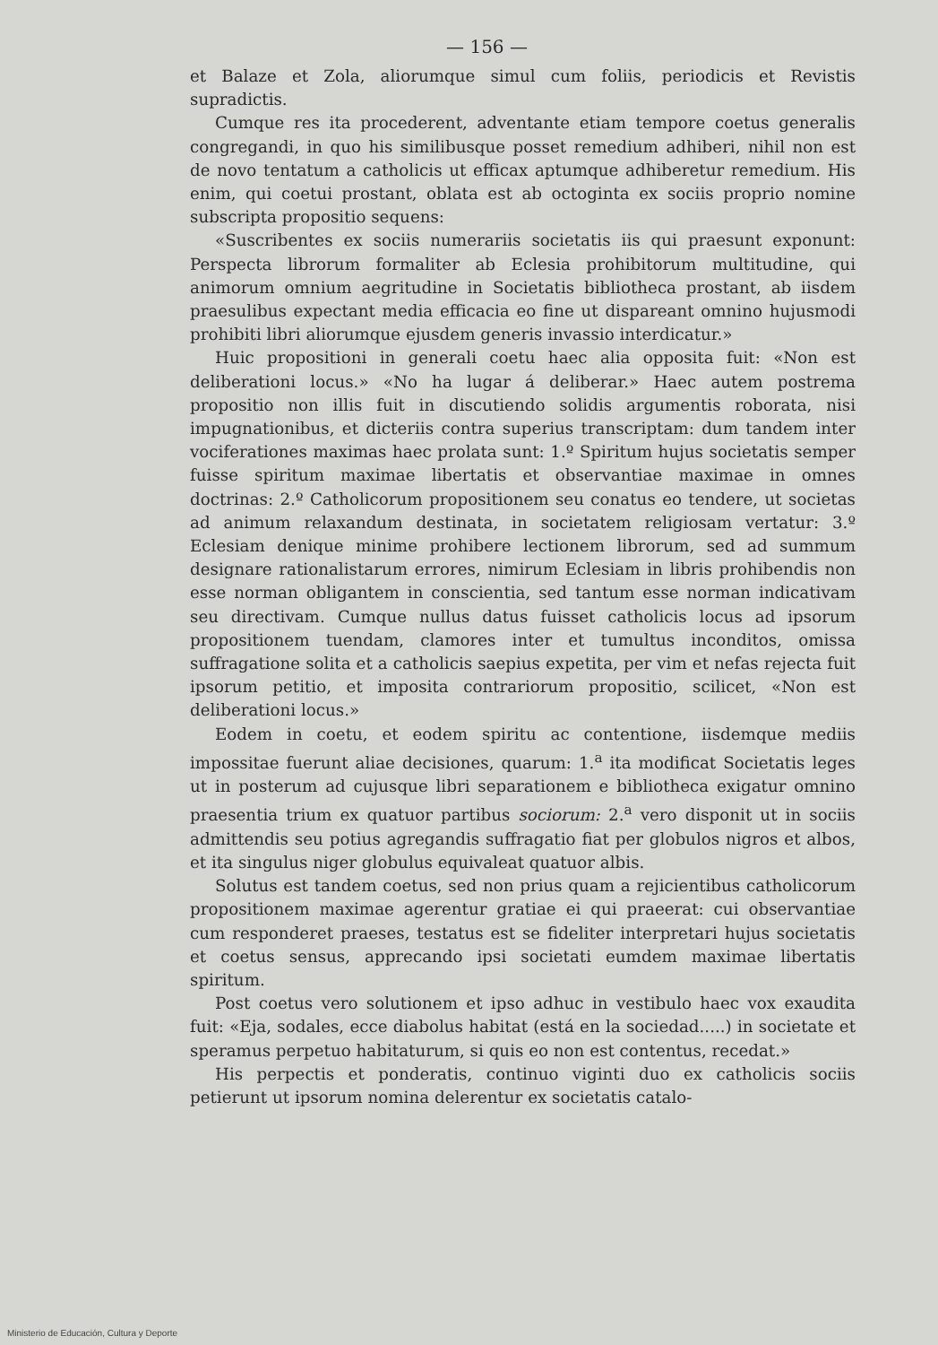— 156 —
et Balaze et Zola, aliorumque simul cum foliis, periodicis et Revistis supradictis.
Cumque res ita procederent, adventante etiam tempore coetus generalis congregandi, in quo his similibusque posset remedium adhiberi, nihil non est de novo tentatum a catholicis ut efficax aptumque adhiberetur remedium. His enim, qui coetui prostant, oblata est ab octoginta ex sociis proprio nomine subscripta propositio sequens:
«Suscribentes ex sociis numerariis societatis iis qui praesunt exponunt: Perspecta librorum formaliter ab Eclesia prohibitorum multitudine, qui animorum omnium aegritudine in Societatis bibliotheca prostant, ab iisdem praesulibus expectant media efficacia eo fine ut dispareant omnino hujusmodi prohibiti libri aliorumque ejusdem generis invassio interdicatur.»
Huic propositioni in generali coetu haec alia opposita fuit: «Non est deliberationi locus.» «No ha lugar á deliberar.» Haec autem postrema propositio non illis fuit in discutiendo solidis argumentis roborata, nisi impugnationibus, et dicteriis contra superius transcriptam: dum tandem inter vociferationes maximas haec prolata sunt: 1.º Spiritum hujus societatis semper fuisse spiritum maximae libertatis et observantiae maximae in omnes doctrinas: 2.º Catholicorum propositionem seu conatus eo tendere, ut societas ad animum relaxandum destinata, in societatem religiosam vertatur: 3.º Eclesiam denique minime prohibere lectionem librorum, sed ad summum designare rationalistarum errores, nimirum Eclesiam in libris prohibendis non esse norman obligantem in conscientia, sed tantum esse norman indicativam seu directivam. Cumque nullus datus fuisset catholicis locus ad ipsorum propositionem tuendam, clamores inter et tumultus inconditos, omissa suffragatione solita et a catholicis saepius expetita, per vim et nefas rejecta fuit ipsorum petitio, et imposita contrariorum propositio, scilicet, «Non est deliberationi locus.»
Eodem in coetu, et eodem spiritu ac contentione, iisdemque mediis impossitae fuerunt aliae decisiones, quarum: 1.<sup>a</sup> ita modificat Societatis leges ut in posterum ad cujusque libri separationem e bibliotheca exigatur omnino praesentia trium ex quatuor partibus sociorum: 2.<sup>a</sup> vero disponit ut in sociis admittendis seu potius agregandis suffragatio fiat per globulos nigros et albos, et ita singulus niger globulus equivaleat quatuor albis.
Solutus est tandem coetus, sed non prius quam a rejicientibus catholicorum propositionem maximae agerentur gratiae ei qui praeerat: cui observantiae cum responderet praeses, testatus est se fideliter interpretari hujus societatis et coetus sensus, apprecando ipsi societati eumdem maximae libertatis spiritum.
Post coetus vero solutionem et ipso adhuc in vestibulo haec vox exaudita fuit: «Eja, sodales, ecce diabolus habitat (está en la sociedad.....) in societate et speramus perpetuo habitaturum, si quis eo non est contentus, recedat.»
His perpectis et ponderatis, continuo viginti duo ex catholicis sociis petierunt ut ipsorum nomina delerentur ex societatis catalo-
Ministerio de Educación, Cultura y Deporte